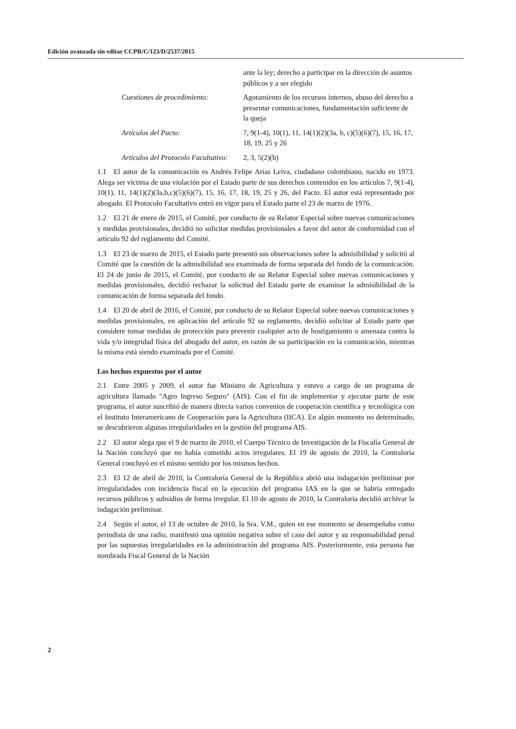Edición avanzada sin editar CCPR/C/123/D/2537/2015
ante la ley; derecho a participar en la dirección de asuntos públicos y a ser elegido
Cuestiones de procedimiento:
Agotamiento de los recursos internos, abuso del derecho a presentar comunicaciones, fundamentación suficiente de la queja
Artículos del Pacto: 7, 9(1-4), 10(1), 11, 14(1)(2)(3a, b, c)(5)(6)(7), 15, 16, 17, 18, 19, 25 y 26
Artículos del Protocolo Facultativo:
2, 3, 5(2)(b)
1.1 El autor de la comunicación es Andrés Felipe Arias Leiva, ciudadano colombiano, nacido en 1973. Alega ser víctima de una violación por el Estado parte de sus derechos contenidos en los artículos 7, 9(1-4), 10(1), 11, 14(1)(2)(3a,b,c)(5)(6)(7), 15, 16, 17, 18, 19, 25 y 26, del Pacto. El autor está representado por abogado. El Protocolo Facultativo entró en vigor para el Estado parte el 23 de marzo de 1976.
1.2 El 21 de enero de 2015, el Comité, por conducto de su Relator Especial sobre nuevas comunicaciones y medidas provisionales, decidió no solicitar medidas provisionales a favor del autor de conformidad con el artículo 92 del reglamento del Comité.
1.3 El 23 de marzo de 2015, el Estado parte presentó sus observaciones sobre la admisibilidad y solicitó al Comité que la cuestión de la admisibilidad sea examinada de forma separada del fondo de la comunicación. El 24 de junio de 2015, el Comité, por conducto de su Relator Especial sobre nuevas comunicaciones y medidas provisionales, decidió rechazar la solicitud del Estado parte de examinar la admisibilidad de la comunicación de forma separada del fondo.
1.4 El 20 de abril de 2016, el Comité, por conducto de su Relator Especial sobre nuevas comunicaciones y medidas provisionales, en aplicación del artículo 92 su reglamento, decidió solicitar al Estado parte que considere tomar medidas de protección para prevenir cualquier acto de hostigamiento o amenaza contra la vida y/o integridad física del abogado del autor, en razón de su participación en la comunicación, mientras la misma está siendo examinada por el Comité.
Los hechos expuestos por el autor
2.1 Entre 2005 y 2009, el autor fue Ministro de Agricultura y estuvo a cargo de un programa de agricultura llamado "Agro Ingreso Seguro" (AIS). Con el fin de implementar y ejecutar parte de este programa, el autor suscribió de manera directa varios convenios de cooperación científica y tecnológica con el Instituto Interamericano de Cooperación para la Agricultura (IICA). En algún momento no determinado, se descubrieron algunas irregularidades en la gestión del programa AIS.
2.2 El autor alega que el 9 de marzo de 2010, el Cuerpo Técnico de Investigación de la Fiscalía General de la Nación concluyó que no había cometido actos irregulares. El 19 de agosto de 2010, la Contraloría General concluyó en el mismo sentido por los mismos hechos.
2.3 El 12 de abril de 2010, la Contraloría General de la República abrió una indagación preliminar por irregularidades con incidencia fiscal en la ejecución del programa IAS en la que se habría entregado recursos públicos y subsidios de forma irregular. El 10 de agosto de 2010, la Contraloría decidió archivar la indagación preliminar.
2.4 Según el autor, el 13 de octubre de 2010, la Sra. V.M., quien en ese momento se desempeñaba como periodista de una radio, manifestó una opinión negativa sobre el caso del autor y su responsabilidad penal por las supuestas irregularidades en la administración del programa AIS. Posteriormente, esta persona fue nombrada Fiscal General de la Nación
2